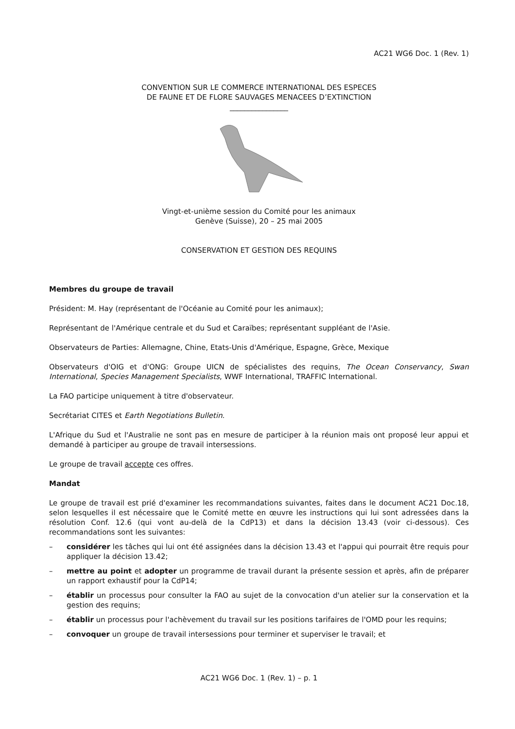AC21 WG6 Doc. 1 (Rev. 1)
CONVENTION SUR LE COMMERCE INTERNATIONAL DES ESPECES
DE FAUNE ET DE FLORE SAUVAGES MENACEES D’EXTINCTION
________________
Vingt-et-unième session du Comité pour les animaux
Genève (Suisse), 20 – 25 mai 2005
CONSERVATION ET GESTION DES REQUINS
Membres du groupe de travail
Président: M. Hay (représentant de l'Océanie au Comité pour les animaux);
Représentant de l'Amérique centrale et du Sud et Caraïbes; représentant suppléant de l'Asie.
Observateurs de Parties: Allemagne, Chine, Etats-Unis d'Amérique, Espagne, Grèce, Mexique
Observateurs d'OIG et d'ONG: Groupe UICN de spécialistes des requins, The Ocean Conservancy, Swan International, Species Management Specialists, WWF International, TRAFFIC International.
La FAO participe uniquement à titre d'observateur.
Secrétariat CITES et Earth Negotiations Bulletin.
L'Afrique du Sud et l'Australie ne sont pas en mesure de participer à la réunion mais ont proposé leur appui et demandé à participer au groupe de travail intersessions.
Le groupe de travail accepte ces offres.
Mandat
Le groupe de travail est prié d'examiner les recommandations suivantes, faites dans le document AC21 Doc.18, selon lesquelles il est nécessaire que le Comité mette en œuvre les instructions qui lui sont adressées dans la résolution Conf. 12.6 (qui vont au-delà de la CdP13) et dans la décision 13.43 (voir ci-dessous). Ces recommandations sont les suivantes:
– considérer les tâches qui lui ont été assignées dans la décision 13.43 et l'appui qui pourrait être requis pour appliquer la décision 13.42;
– mettre au point et adopter un programme de travail durant la présente session et après, afin de préparer un rapport exhaustif pour la CdP14;
– établir un processus pour consulter la FAO au sujet de la convocation d'un atelier sur la conservation et la gestion des requins;
– établir un processus pour l'achèvement du travail sur les positions tarifaires de l'OMD pour les requins;
– convoquer un groupe de travail intersessions pour terminer et superviser le travail; et
AC21 WG6 Doc. 1 (Rev. 1) – p. 1